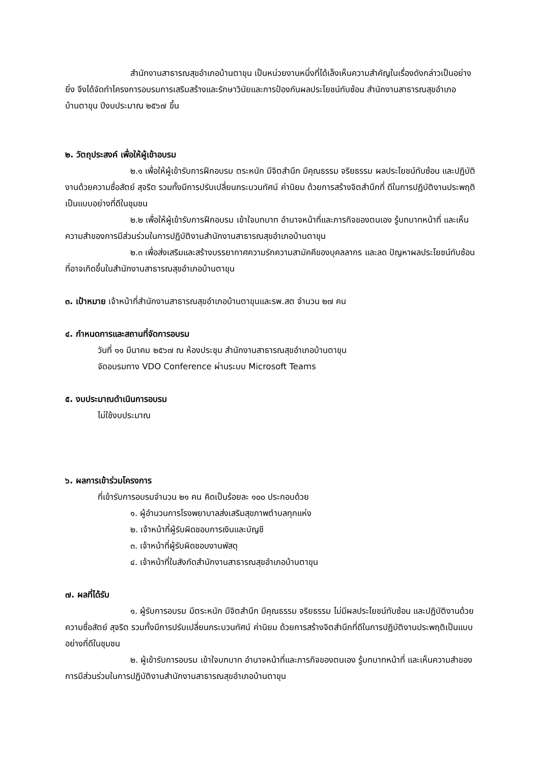สำนักงานสาธารณสุขอำเภอบ้านตาขุน เป็นหน่วยงานหนึ่งที่ได้เล็งเห็นความสำคัญในเรื่องดังกล่าวเป็นอย่างยิ่ง จึงได้จัดทำโครงการอบรมการเสริมสร้างและรักษาวินัยและการป้องกันผลประโยชน์ทับซ้อน สำนักงานสาธารณสุขอำเภอบ้านตาขุน ปีงบประมาณ ๒๕๖๗ ขึ้น
๒. วัตถุประสงค์ เพื่อให้ผู้เข้าอบรม
๒.๑ เพื่อให้ผู้เข้ารับการฝึกอบรม ตระหนัก มีจิตสำนึก มีคุณธรรม จริยธรรม ผลประโยชน์ทับซ้อน และปฏิบัติงานด้วยความซื่อสัตย์ สุจริต รวมทั้งมีการปรับเปลี่ยนกระบวนทัศน์ ค่านิยม ด้วยการสร้างจิตสำนึกที่ ดีในการปฏิบัติงานประพฤติเป็นแบบอย่างที่ดีในชุมชน
๒.๒ เพื่อให้ผู้เข้ารับการฝึกอบรม เข้าใจบทบาท อำนาจหน้าที่และภารกิจของตนเอง รู้บทบาทหน้าที่ และเห็นความสำของการมีส่วนร่วมในการปฏิบัติงานสำนักงานสาธารณสุขอำเภอบ้านตาขุน
๒.๓ เพื่อส่งเสริมและสร้างบรรยากาศความรักความสามัคคีของบุคลลากร และลด ปัญหาผลประโยชน์ทับซ้อนที่อาจเกิดขึ้นในสำนักงานสาธารณสุขอำเภอบ้านตาขุน
๓. เป้าหมาย เจ้าหน้าที่สำนักงานสาธารณสุขอำเภอบ้านตาขุนและรพ.สต จำนวน ๒๗ คน
๔. กำหนดการและสถานที่จัดการอบรม
วันที่ ๑๑ มีนาคม ๒๕๖๗ ณ ห้องประชุม สำนักงานสาธารณสุขอำเภอบ้านตาขุน
จัดอบรมทาง VDO Conference ผ่านระบบ Microsoft Teams
๕. งบประมาณดำเนินการอบรม
ไม่ใช้งบประมาณ
๖. ผลการเข้าร่วมโครงการ
ที่เข้ารับการอบรมจำนวน ๒๑ คน คิดเป็นร้อยละ ๑๐๐ ประกอบด้วย
๑. ผู้อำนวนการโรงพยาบาลส่งเสริมสุขภาพตำบลทุกแห่ง
๒. เจ้าหน้าที่ผู้รับผิดชอบการเงินและบัญชี
๓. เจ้าหน้าที่ผู้รับผิดชอบงานพัสดุ
๔. เจ้าหน้าที่ในสังกัดสำนักงานสาธารณสุขอำเภอบ้านตาขุน
๗. ผลที่ได้รับ
๑. ผู้รับการอบรม มีตระหนัก มีจิตสำนึก มีคุณธรรม จริยธรรม ไม่มีผลประโยชน์ทับซ้อน และปฏิบัติงานด้วยความซื่อสัตย์ สุจริต รวมทั้งมีการปรับเปลี่ยนกระบวนทัศน์ ค่านิยม ด้วยการสร้างจิตสำนึกที่ดีในการปฏิบัติงานประพฤติเป็นแบบอย่างที่ดีในชุมชน
๒. ผู้เข้ารับการอบรม เข้าใจบทบาท อำนาจหน้าที่และภารกิจของตนเอง รู้บทบาทหน้าที่ และเห็นความสำของการมีส่วนร่วมในการปฏิบัติงานสำนักงานสาธารณสุขอำเภอบ้านตาขุน